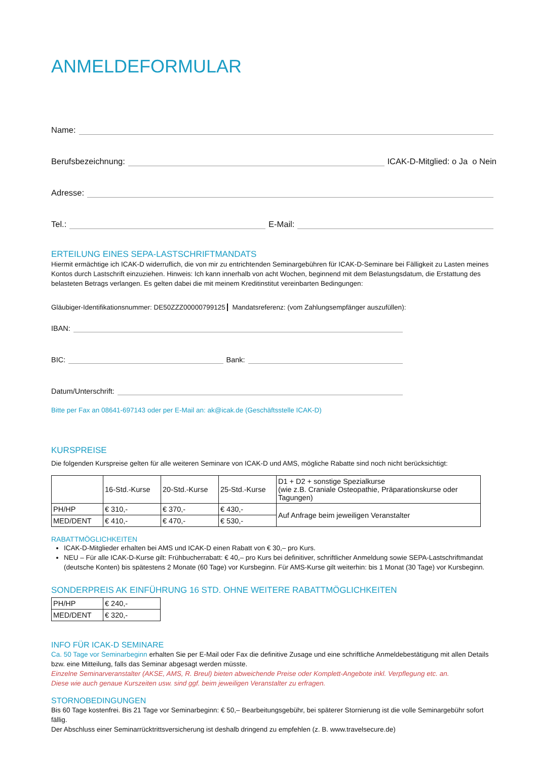ANMELDEFORMULAR
Name:
Berufsbezeichnung: ICAK-D-Mitglied: o Ja o Nein
Adresse:
Tel.: E-Mail:
ERTEILUNG EINES SEPA-LASTSCHRIFTMANDATS
Hiermit ermächtige ich ICAK-D widerruflich, die von mir zu entrichtenden Seminargebühren für ICAK-D-Seminare bei Fälligkeit zu Lasten meines Kontos durch Lastschrift einzuziehen. Hinweis: Ich kann innerhalb von acht Wochen, beginnend mit dem Belastungsdatum, die Erstattung des belasteten Betrags verlangen. Es gelten dabei die mit meinem Kreditinstitut vereinbarten Bedingungen:
Gläubiger-Identifikationsnummer: DE50ZZZ00000799125 Mandatsreferenz: (vom Zahlungsempfänger auszufüllen):
IBAN:
BIC: Bank:
Datum/Unterschrift:
Bitte per Fax an 08641-697143 oder per E-Mail an: ak@icak.de (Geschäftsstelle ICAK-D)
KURSPREISE
Die folgenden Kurspreise gelten für alle weiteren Seminare von ICAK-D und AMS, mögliche Rabatte sind noch nicht berücksichtigt:
| | 16-Std.-Kurse | 20-Std.-Kurse | 25-Std.-Kurse | D1 + D2 + sonstige Spezialkurse (wie z.B. Craniale Osteopathie, Präparationskurse oder Tagungen) |
| PH/HP | € 310,- | € 370,- | € 430,- | Auf Anfrage beim jeweiligen Veranstalter |
| MED/DENT | € 410,- | € 470,- | € 530,- | |
RABATTMÖGLICHKEITEN
ICAK-D-Mitglieder erhalten bei AMS und ICAK-D einen Rabatt von € 30,– pro Kurs.
NEU – Für alle ICAK-D-Kurse gilt: Frühbucherrabatt: € 40,– pro Kurs bei definitiver, schriftlicher Anmeldung sowie SEPA-Lastschriftmandat (deutsche Konten) bis spätestens 2 Monate (60 Tage) vor Kursbeginn. Für AMS-Kurse gilt weiterhin: bis 1 Monat (30 Tage) vor Kursbeginn.
SONDERPREIS AK EINFÜHRUNG 16 STD. OHNE WEITERE RABATTMÖGLICHKEITEN
| PH/HP | € 240,- |
| MED/DENT | € 320,- |
INFO FÜR ICAK-D SEMINARE
Ca. 50 Tage vor Seminarbeginn erhalten Sie per E-Mail oder Fax die definitive Zusage und eine schriftliche Anmeldebestätigung mit allen Details bzw. eine Mitteilung, falls das Seminar abgesagt werden müsste.
Einzelne Seminarveranstalter (AKSE, AMS, R. Breul) bieten abweichende Preise oder Komplett-Angebote inkl. Verpflegung etc. an.
Diese wie auch genaue Kurszeiten usw. sind ggf. beim jeweiligen Veranstalter zu erfragen.
STORNOBEDINGUNGEN
Bis 60 Tage kostenfrei. Bis 21 Tage vor Seminarbeginn: € 50,– Bearbeitungsgebühr, bei späterer Stornierung ist die volle Seminargebühr sofort fällig.
Der Abschluss einer Seminarrücktrittsversicherung ist deshalb dringend zu empfehlen (z. B. www.travelsecure.de)